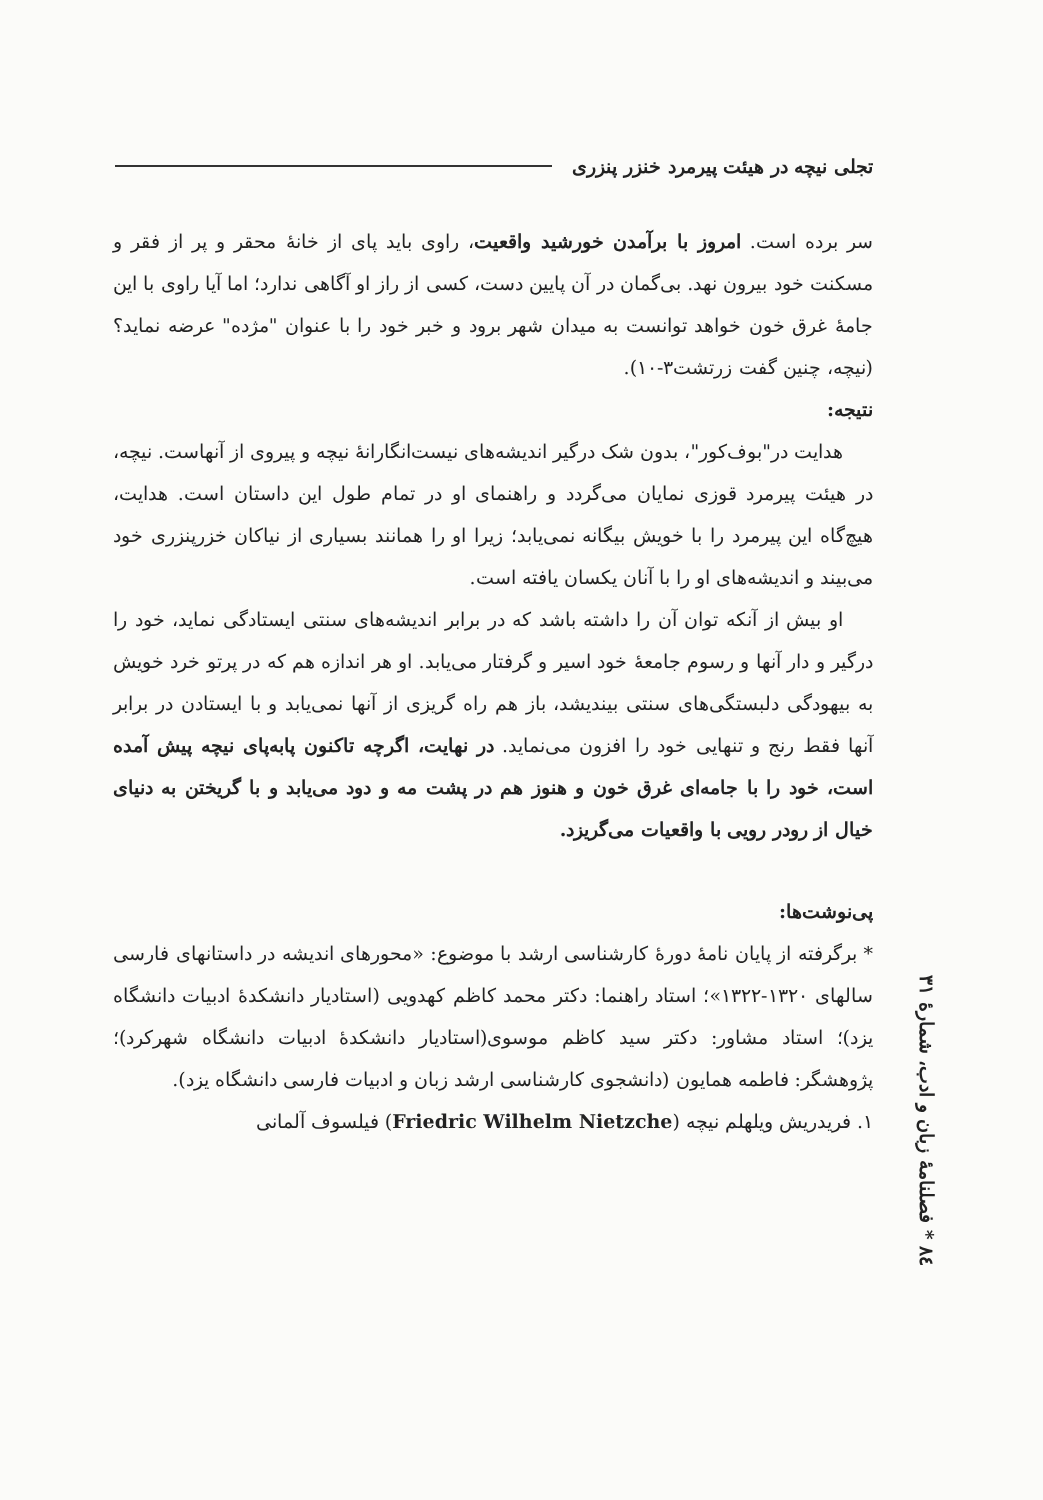تجلی نیچه در هیئت پیرمرد خنزر پنزری
۸٤ * فصلنامهٔ زبان و ادب، شمارهٔ ۳۱
سر برده است. امروز با برآمدن خورشید واقعیت، راوی باید پای از خانهٔ محقر و پر از فقر و مسکنت خود بیرون نهد. بی‌گمان در آن پایین دست، کسی از راز او آگاهی ندارد؛ اما آیا راوی با این جامهٔ غرق خون خواهد توانست به میدان شهر برود و خبر خود را با عنوان "مژده" عرضه نماید؟ (نیچه، چنین گفت زرتشت۳-۱۰).
نتیجه:
هدایت در"بوف‌کور"، بدون شک درگیر اندیشه‌های نیست‌انگارانهٔ نیچه و پیروی از آنهاست. نیچه، در هیئت پیرمرد قوزی نمایان می‌گردد و راهنمای او در تمام طول این داستان است. هدایت، هیچ‌گاه این پیرمرد را با خویش بیگانه نمی‌یابد؛ زیرا او را همانند بسیاری از نیاکان خزرپنزری خود می‌بیند و اندیشه‌های او را با آنان یکسان یافته است.
او بیش از آنکه توان آن را داشته باشد که در برابر اندیشه‌های سنتی ایستادگی نماید، خود را درگیر و دار آنها و رسوم جامعهٔ خود اسیر و گرفتار می‌یابد. او هر اندازه هم که در پرتو خرد خویش به بیهودگی دلبستگی‌های سنتی بیندیشد، باز هم راه گریزی از آنها نمی‌یابد و با ایستادن در برابر آنها فقط رنج و تنهایی خود را افزون می‌نماید. در نهایت، اگرچه تاکنون پابه‌پای نیچه پیش آمده است، خود را با جامه‌ای غرق خون و هنوز هم در پشت مه و دود می‌یابد و با گریختن به دنیای خیال از رودر رویی با واقعیات می‌گریزد.
پی‌نوشت‌ها:
* برگرفته از پایان نامهٔ دورهٔ کارشناسی ارشد با موضوع: «محورهای اندیشه در داستانهای فارسی سالهای ۱۳۲۰-۱۳۲۲»؛ استاد راهنما: دکتر محمد کاظم کهدویی (استادیار دانشکدهٔ ادبیات دانشگاه یزد)؛ استاد مشاور: دکتر سید کاظم موسوی(استادیار دانشکدهٔ ادبیات دانشگاه شهرکرد)؛ پژوهشگر: فاطمه همایون (دانشجوی کارشناسی ارشد زبان و ادبیات فارسی دانشگاه یزد).
۱. فریدریش ویلهلم نیچه (Friedric Wilhelm Nietzche) فیلسوف آلمانی